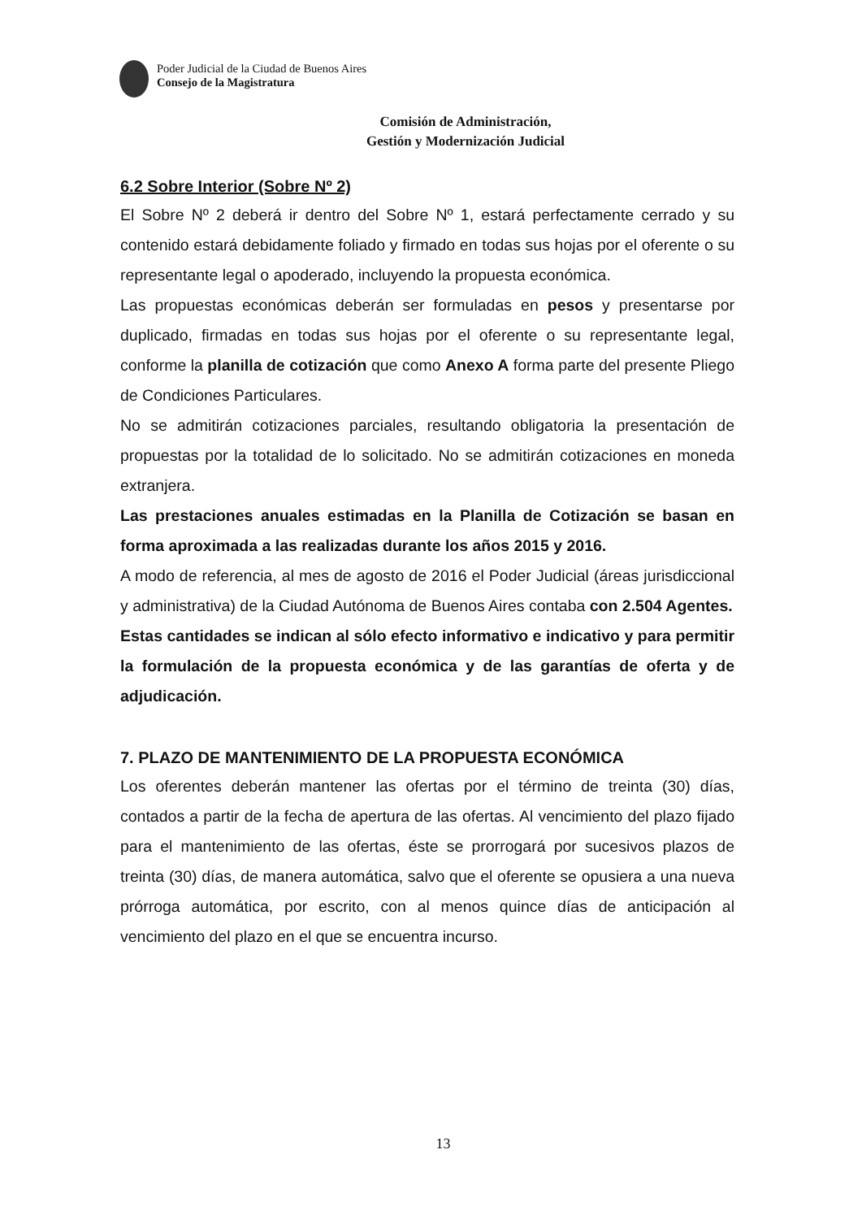Poder Judicial de la Ciudad de Buenos Aires
Consejo de la Magistratura
Comisión de Administración,
Gestión y Modernización Judicial
6.2 Sobre Interior (Sobre Nº 2)
El Sobre Nº 2 deberá ir dentro del Sobre Nº 1, estará perfectamente cerrado y su contenido estará debidamente foliado y firmado en todas sus hojas por el oferente o su representante legal o apoderado, incluyendo la propuesta económica.
Las propuestas económicas deberán ser formuladas en pesos y presentarse por duplicado, firmadas en todas sus hojas por el oferente o su representante legal, conforme la planilla de cotización que como Anexo A forma parte del presente Pliego de Condiciones Particulares.
No se admitirán cotizaciones parciales, resultando obligatoria la presentación de propuestas por la totalidad de lo solicitado. No se admitirán cotizaciones en moneda extranjera.
Las prestaciones anuales estimadas en la Planilla de Cotización se basan en forma aproximada a las realizadas durante los años 2015 y 2016.
A modo de referencia, al mes de agosto de 2016 el Poder Judicial (áreas jurisdiccional y administrativa) de la Ciudad Autónoma de Buenos Aires contaba con 2.504 Agentes.
Estas cantidades se indican al sólo efecto informativo e indicativo y para permitir la formulación de la propuesta económica y de las garantías de oferta y de adjudicación.
7. PLAZO DE MANTENIMIENTO DE LA PROPUESTA ECONÓMICA
Los oferentes deberán mantener las ofertas por el término de treinta (30) días, contados a partir de la fecha de apertura de las ofertas. Al vencimiento del plazo fijado para el mantenimiento de las ofertas, éste se prorrogará por sucesivos plazos de treinta (30) días, de manera automática, salvo que el oferente se opusiera a una nueva prórroga automática, por escrito, con al menos quince días de anticipación al vencimiento del plazo en el que se encuentra incurso.
13